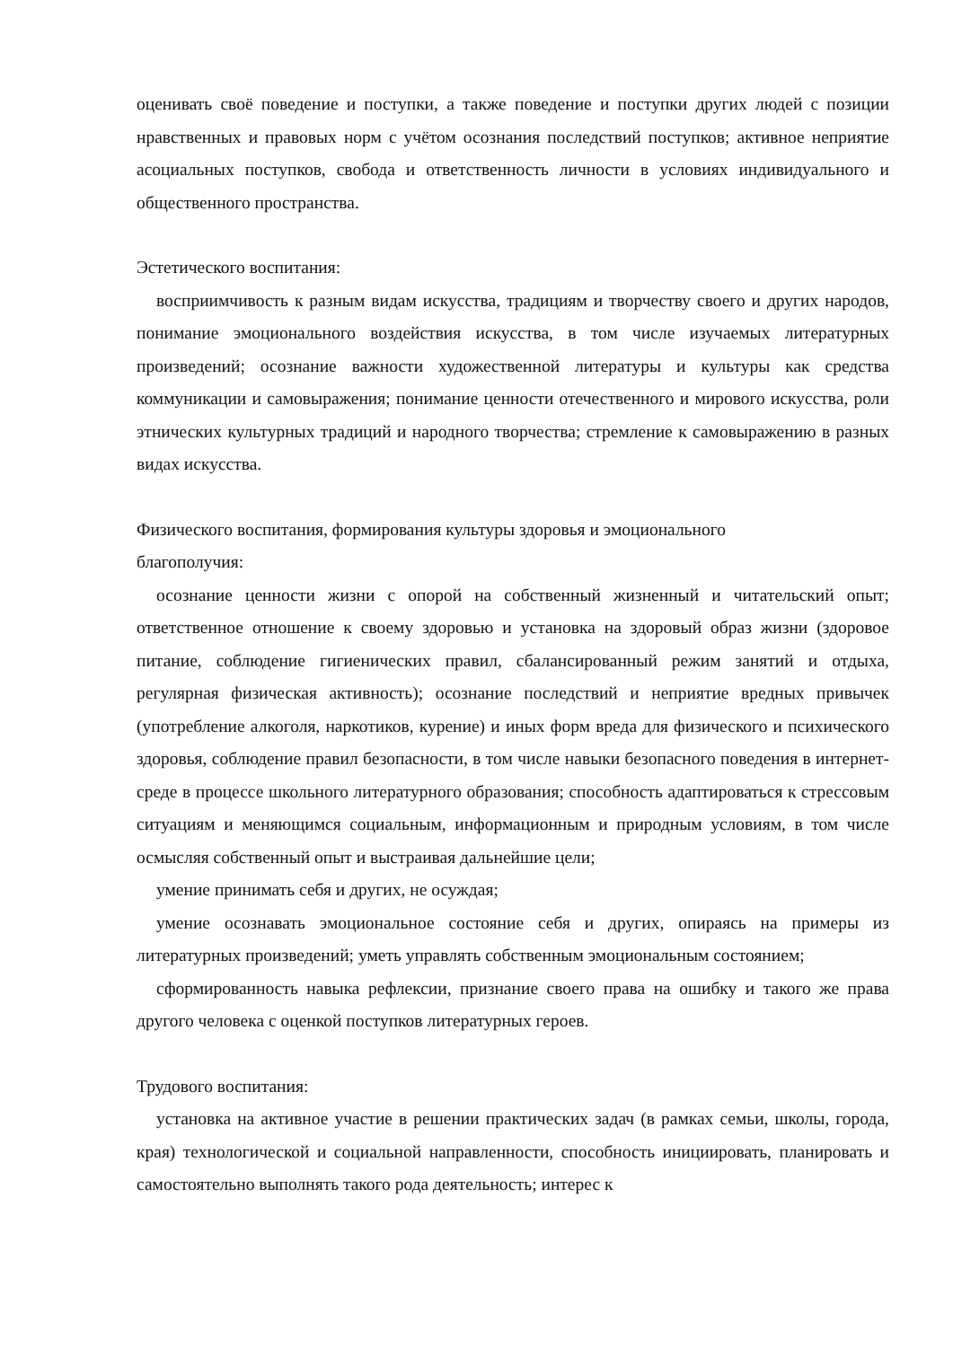оценивать своё поведение и поступки, а также поведение и поступки других людей с позиции нравственных и правовых норм с учётом осознания последствий поступков; активное неприятие асоциальных поступков, свобода и ответственность личности в условиях индивидуального и общественного пространства.
Эстетического воспитания:
восприимчивость к разным видам искусства, традициям и творчеству своего и других народов, понимание эмоционального воздействия искусства, в том числе изучаемых литературных произведений; осознание важности художественной литературы и культуры как средства коммуникации и самовыражения; понимание ценности отечественного и мирового искусства, роли этнических культурных традиций и народного творчества; стремление к самовыражению в разных видах искусства.
Физического воспитания, формирования культуры здоровья и эмоционального
благополучия:
осознание ценности жизни с опорой на собственный жизненный и читательский опыт; ответственное отношение к своему здоровью и установка на здоровый образ жизни (здоровое питание, соблюдение гигиенических правил, сбалансированный режим занятий и отдыха, регулярная физическая активность); осознание последствий и неприятие вредных привычек (употребление алкоголя, наркотиков, курение) и иных форм вреда для физического и психического здоровья, соблюдение правил безопасности, в том числе навыки безопасного поведения в интернет-среде в процессе школьного литературного образования; способность адаптироваться к стрессовым ситуациям и меняющимся социальным, информационным и природным условиям, в том числе осмысляя собственный опыт и выстраивая дальнейшие цели;
умение принимать себя и других, не осуждая;
умение осознавать эмоциональное состояние себя и других, опираясь на примеры из литературных произведений; уметь управлять собственным эмоциональным состоянием;
сформированность навыка рефлексии, признание своего права на ошибку и такого же права другого человека с оценкой поступков литературных героев.
Трудового воспитания:
установка на активное участие в решении практических задач (в рамках семьи, школы, города, края) технологической и социальной направленности, способность инициировать, планировать и самостоятельно выполнять такого рода деятельность; интерес к